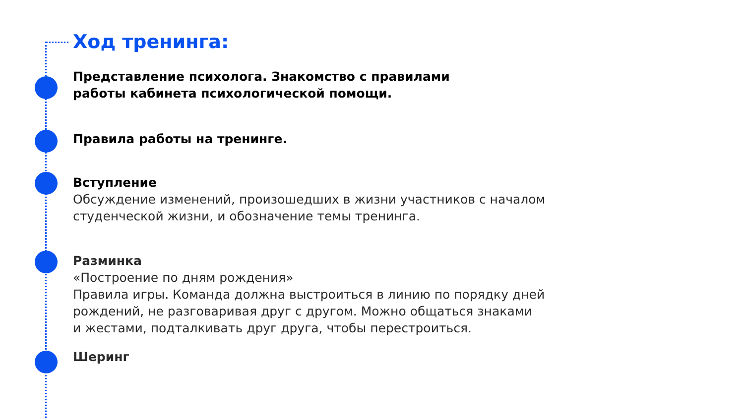Ход тренинга:
Представление психолога. Знакомство с правилами
работы кабинета психологической помощи.
Правила работы на тренинге.
Вступление
Обсуждение изменений, произошедших в жизни участников с началом
студенческой жизни, и обозначение темы тренинга.
Разминка
«Построение по дням рождения»
Правила игры. Команда должна выстроиться в линию по порядку дней
рождений, не разговаривая друг с другом. Можно общаться знаками
и жестами, подталкивать друг друга, чтобы перестроиться.
Шеринг